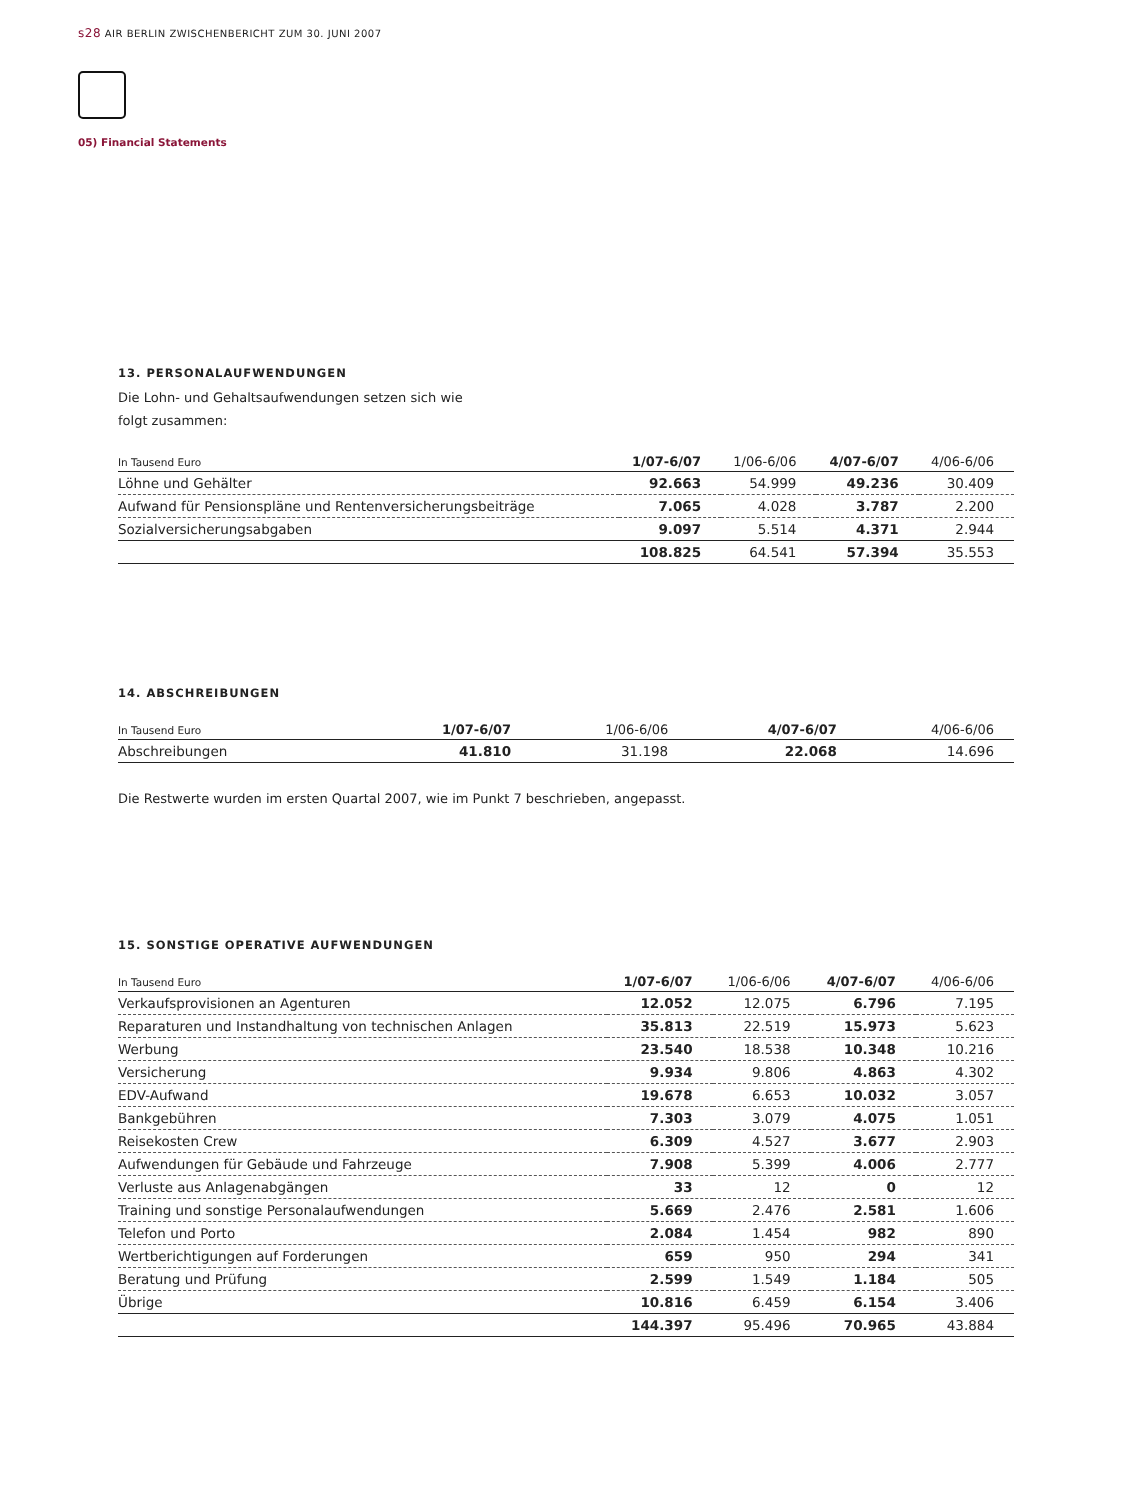s28 AIR BERLIN ZWISCHENBERICHT ZUM 30. JUNI 2007
05) Financial Statements
13. PERSONALAUFWENDUNGEN
Die Lohn- und Gehaltsaufwendungen setzen sich wie
folgt zusammen:
| In Tausend Euro | 1/07-6/07 | 1/06-6/06 | 4/07-6/07 | 4/06-6/06 |
| --- | --- | --- | --- | --- |
| Löhne und Gehälter | 92.663 | 54.999 | 49.236 | 30.409 |
| Aufwand für Pensionspläne und Rentenversicherungsbeiträge | 7.065 | 4.028 | 3.787 | 2.200 |
| Sozialversicherungsabgaben | 9.097 | 5.514 | 4.371 | 2.944 |
| | 108.825 | 64.541 | 57.394 | 35.553 |
14. ABSCHREIBUNGEN
| In Tausend Euro | 1/07-6/07 | 1/06-6/06 | 4/07-6/07 | 4/06-6/06 |
| --- | --- | --- | --- | --- |
| Abschreibungen | 41.810 | 31.198 | 22.068 | 14.696 |
Die Restwerte wurden im ersten Quartal 2007, wie im Punkt 7 beschrieben, angepasst.
15. SONSTIGE OPERATIVE AUFWENDUNGEN
| In Tausend Euro | 1/07-6/07 | 1/06-6/06 | 4/07-6/07 | 4/06-6/06 |
| --- | --- | --- | --- | --- |
| Verkaufsprovisionen an Agenturen | 12.052 | 12.075 | 6.796 | 7.195 |
| Reparaturen und Instandhaltung von technischen Anlagen | 35.813 | 22.519 | 15.973 | 5.623 |
| Werbung | 23.540 | 18.538 | 10.348 | 10.216 |
| Versicherung | 9.934 | 9.806 | 4.863 | 4.302 |
| EDV-Aufwand | 19.678 | 6.653 | 10.032 | 3.057 |
| Bankgebühren | 7.303 | 3.079 | 4.075 | 1.051 |
| Reisekosten Crew | 6.309 | 4.527 | 3.677 | 2.903 |
| Aufwendungen für Gebäude und Fahrzeuge | 7.908 | 5.399 | 4.006 | 2.777 |
| Verluste aus Anlagenabgängen | 33 | 12 | 0 | 12 |
| Training und sonstige Personalaufwendungen | 5.669 | 2.476 | 2.581 | 1.606 |
| Telefon und Porto | 2.084 | 1.454 | 982 | 890 |
| Wertberichtigungen auf Forderungen | 659 | 950 | 294 | 341 |
| Beratung und Prüfung | 2.599 | 1.549 | 1.184 | 505 |
| Übrige | 10.816 | 6.459 | 6.154 | 3.406 |
| | 144.397 | 95.496 | 70.965 | 43.884 |